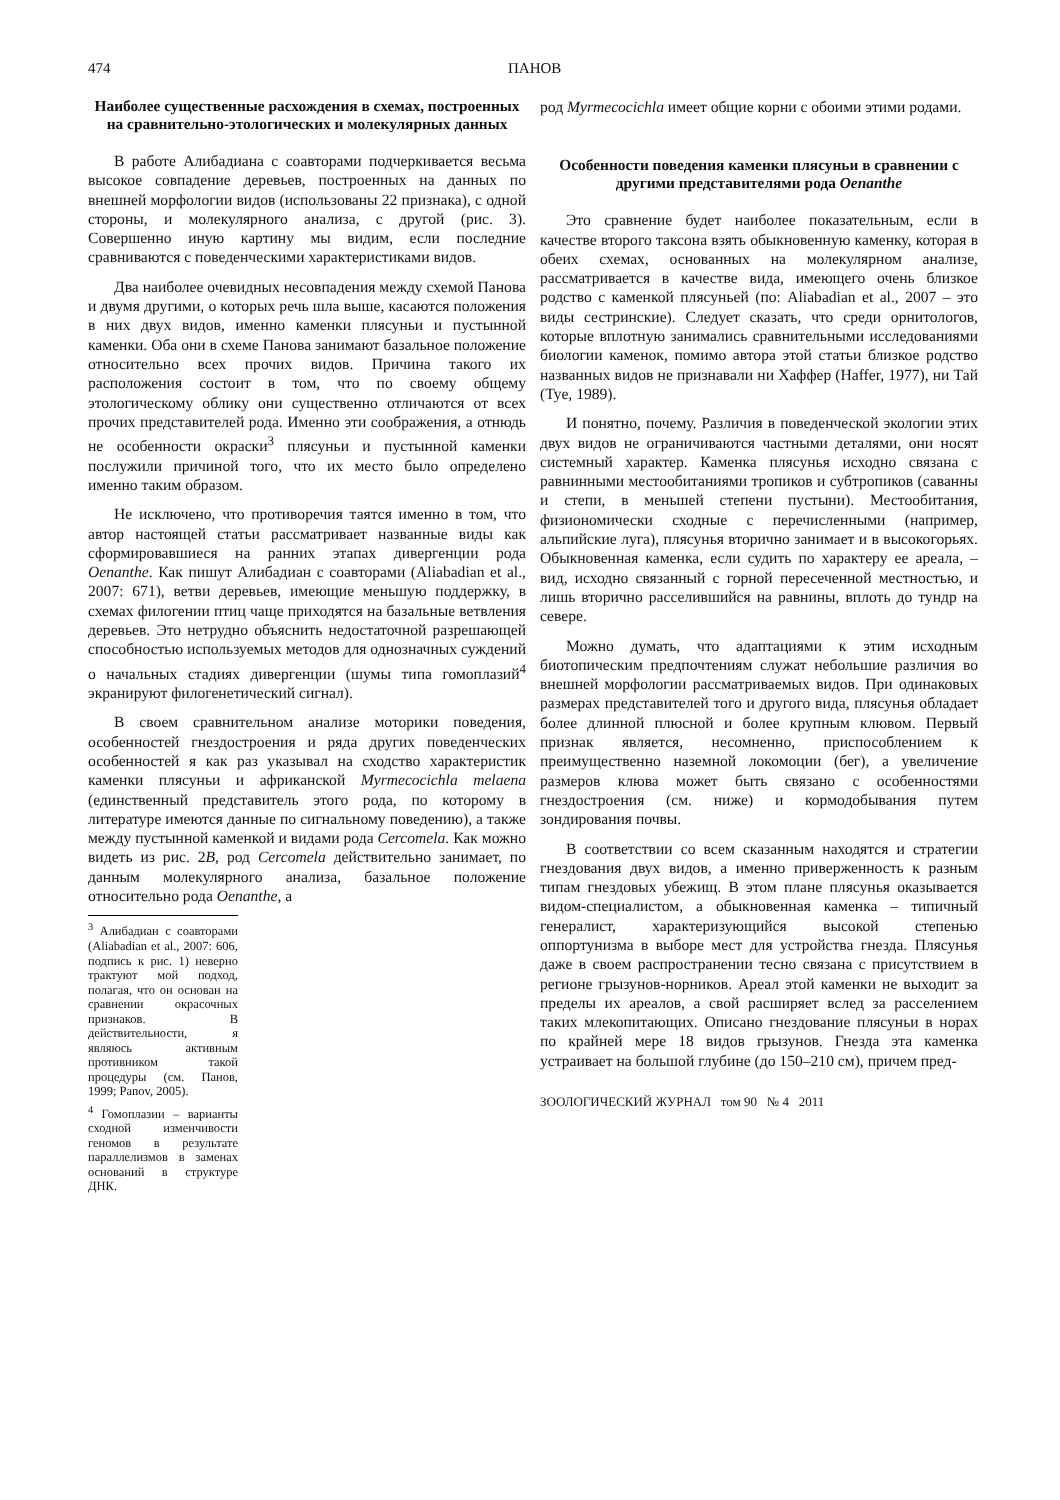474 ПАНОВ
Наиболее существенные расхождения в схемах, построенных на сравнительно-этологических и молекулярных данных
В работе Алибадиана с соавторами подчеркивается весьма высокое совпадение деревьев, построенных на данных по внешней морфологии видов (использованы 22 признака), с одной стороны, и молекулярного анализа, с другой (рис. 3). Совершенно иную картину мы видим, если последние сравниваются с поведенческими характеристиками видов.
Два наиболее очевидных несовпадения между схемой Панова и двумя другими, о которых речь шла выше, касаются положения в них двух видов, именно каменки плясуньи и пустынной каменки. Оба они в схеме Панова занимают базальное положение относительно всех прочих видов. Причина такого их расположения состоит в том, что по своему общему этологическому облику они существенно отличаются от всех прочих представителей рода. Именно эти соображения, а отнюдь не особенности окраски<sup>3</sup> плясуньи и пустынной каменки послужили причиной того, что их место было определено именно таким образом.
Не исключено, что противоречия таятся именно в том, что автор настоящей статьи рассматривает названные виды как сформировавшиеся на ранних этапах дивергенции рода Oenanthe. Как пишут Алибадиан с соавторами (Aliabadian et al., 2007: 671), ветви деревьев, имеющие меньшую поддержку, в схемах филогении птиц чаще приходятся на базальные ветвления деревьев. Это нетрудно объяснить недостаточной разрешающей способностью используемых методов для однозначных суждений о начальных стадиях дивергенции (шумы типа гомоплазий<sup>4</sup> экранируют филогенетический сигнал).
В своем сравнительном анализе моторики поведения, особенностей гнездостроения и ряда других поведенческих особенностей я как раз указывал на сходство характеристик каменки плясуньи и африканской Myrmecocichla melaena (единственный представитель этого рода, по которому в литературе имеются данные по сигнальному поведению), а также между пустынной каменкой и видами рода Cercomela. Как можно видеть из рис. 2B, род Cercomela действительно занимает, по данным молекулярного анализа, базальное положение относительно рода Oenanthe, а
<sup>3</sup> Алибадиан с соавторами (Aliabadian et al., 2007: 606, подпись к рис. 1) неверно трактуют мой подход, полагая, что он основан на сравнении окрасочных признаков. В действительности, я являюсь активным противником такой процедуры (см. Панов, 1999; Panov, 2005).
<sup>4</sup> Гомоплазии – варианты сходной изменчивости геномов в результате параллелизмов в заменах оснований в структуре ДНК.
род Myrmecocichla имеет общие корни с обоими этими родами.
Особенности поведения каменки плясуньи в сравнении с другими представителями рода Oenanthe
Это сравнение будет наиболее показательным, если в качестве второго таксона взять обыкновенную каменку, которая в обеих схемах, основанных на молекулярном анализе, рассматривается в качестве вида, имеющего очень близкое родство с каменкой плясуньей (по: Aliabadian et al., 2007 – это виды сестринские). Следует сказать, что среди орнитологов, которые вплотную занимались сравнительными исследованиями биологии каменок, помимо автора этой статьи близкое родство названных видов не признавали ни Хаффер (Haffer, 1977), ни Тай (Tye, 1989).
И понятно, почему. Различия в поведенческой экологии этих двух видов не ограничиваются частными деталями, они носят системный характер. Каменка плясунья исходно связана с равнинными местообитаниями тропиков и субтропиков (саванны и степи, в меньшей степени пустыни). Местообитания, физиономически сходные с перечисленными (например, альпийские луга), плясунья вторично занимает и в высокогорьях. Обыкновенная каменка, если судить по характеру ее ареала, – вид, исходно связанный с горной пересеченной местностью, и лишь вторично расселившийся на равнины, вплоть до тундр на севере.
Можно думать, что адаптациями к этим исходным биотопическим предпочтениям служат небольшие различия во внешней морфологии рассматриваемых видов. При одинаковых размерах представителей того и другого вида, плясунья обладает более длинной плюсной и более крупным клювом. Первый признак является, несомненно, приспособлением к преимущественно наземной локомоции (бег), а увеличение размеров клюва может быть связано с особенностями гнездостроения (см. ниже) и кормодобывания путем зондирования почвы.
В соответствии со всем сказанным находятся и стратегии гнездования двух видов, а именно приверженность к разным типам гнездовых убежищ. В этом плане плясунья оказывается видом-специалистом, а обыкновенная каменка – типичный генералист, характеризующийся высокой степенью оппортунизма в выборе мест для устройства гнезда. Плясунья даже в своем распространении тесно связана с присутствием в регионе грызунов-норников. Ареал этой каменки не выходит за пределы их ареалов, а свой расширяет вслед за расселением таких млекопитающих. Описано гнездование плясуньи в норах по крайней мере 18 видов грызунов. Гнезда эта каменка устраивает на большой глубине (до 150–210 см), причем пред-
ЗООЛОГИЧЕСКИЙ ЖУРНАЛ том 90 № 4 2011